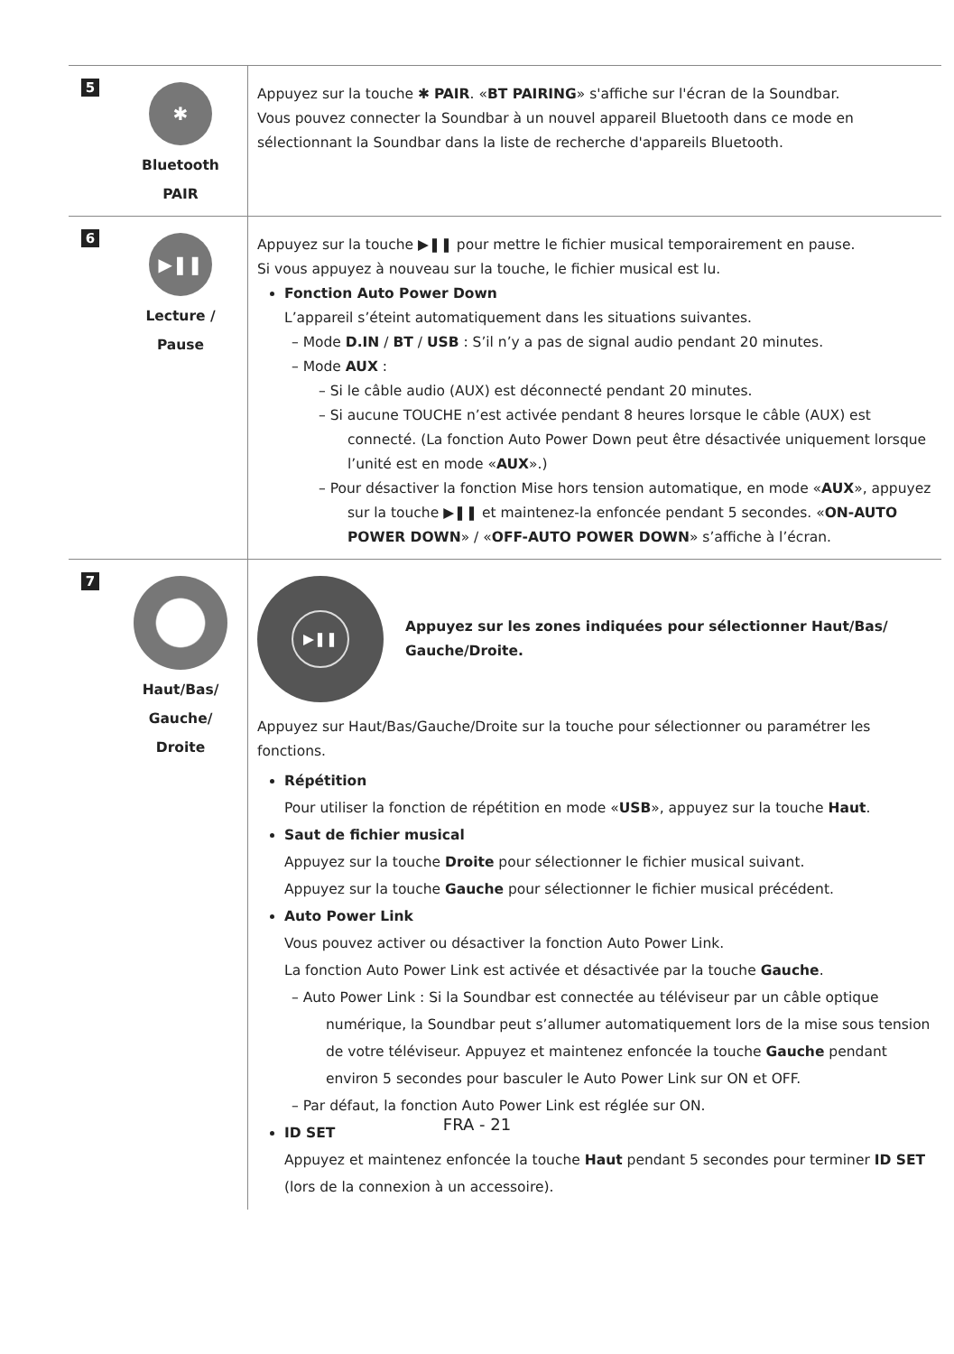| 5 | ✱ Bluetooth PAIR | Appuyez sur la touche ✱ PAIR . « BT PAIRING » s'affiche sur l'écran de la Soundbar. Vous pouvez connecter la Soundbar à un nouvel appareil Bluetooth dans ce mode en sélectionnant la Soundbar dans la liste de recherche d'appareils Bluetooth. |
| 6 | ▶❚❚ Lecture / Pause | Appuyez sur la touche ▶❚❚ pour mettre le fichier musical temporairement en pause. Si vous appuyez à nouveau sur la touche, le fichier musical est lu. Fonction Auto Power Down L’appareil s’éteint automatiquement dans les situations suivantes. – Mode D.IN / BT / USB : S’il n’y a pas de signal audio pendant 20 minutes. – Mode AUX : – Si le câble audio (AUX) est déconnecté pendant 20 minutes. – Si aucune TOUCHE n’est activée pendant 8 heures lorsque le câble (AUX) est connecté. (La fonction Auto Power Down peut être désactivée uniquement lorsque l’unité est en mode « AUX ».) – Pour désactiver la fonction Mise hors tension automatique, en mode « AUX », appuyez sur la touche ▶❚❚ et maintenez-la enfoncée pendant 5 secondes. « ON-AUTO POWER DOWN » / « OFF-AUTO POWER DOWN » s’affiche à l’écran. |
| 7 | Haut/Bas/ Gauche/ Droite | ▶❚❚ Appuyez sur les zones indiquées pour sélectionner Haut/Bas/ Gauche/Droite. Appuyez sur Haut/Bas/Gauche/Droite sur la touche pour sélectionner ou paramétrer les fonctions. Répétition Pour utiliser la fonction de répétition en mode « USB », appuyez sur la touche Haut . Saut de fichier musical Appuyez sur la touche Droite pour sélectionner le fichier musical suivant. Appuyez sur la touche Gauche pour sélectionner le fichier musical précédent. Auto Power Link Vous pouvez activer ou désactiver la fonction Auto Power Link. La fonction Auto Power Link est activée et désactivée par la touche Gauche . – Auto Power Link : Si la Soundbar est connectée au téléviseur par un câble optique numérique, la Soundbar peut s’allumer automatiquement lors de la mise sous tension de votre téléviseur. Appuyez et maintenez enfoncée la touche Gauche pendant environ 5 secondes pour basculer le Auto Power Link sur ON et OFF. – Par défaut, la fonction Auto Power Link est réglée sur ON. ID SET Appuyez et maintenez enfoncée la touche Haut pendant 5 secondes pour terminer ID SET (lors de la connexion à un accessoire). |
FRA - 21